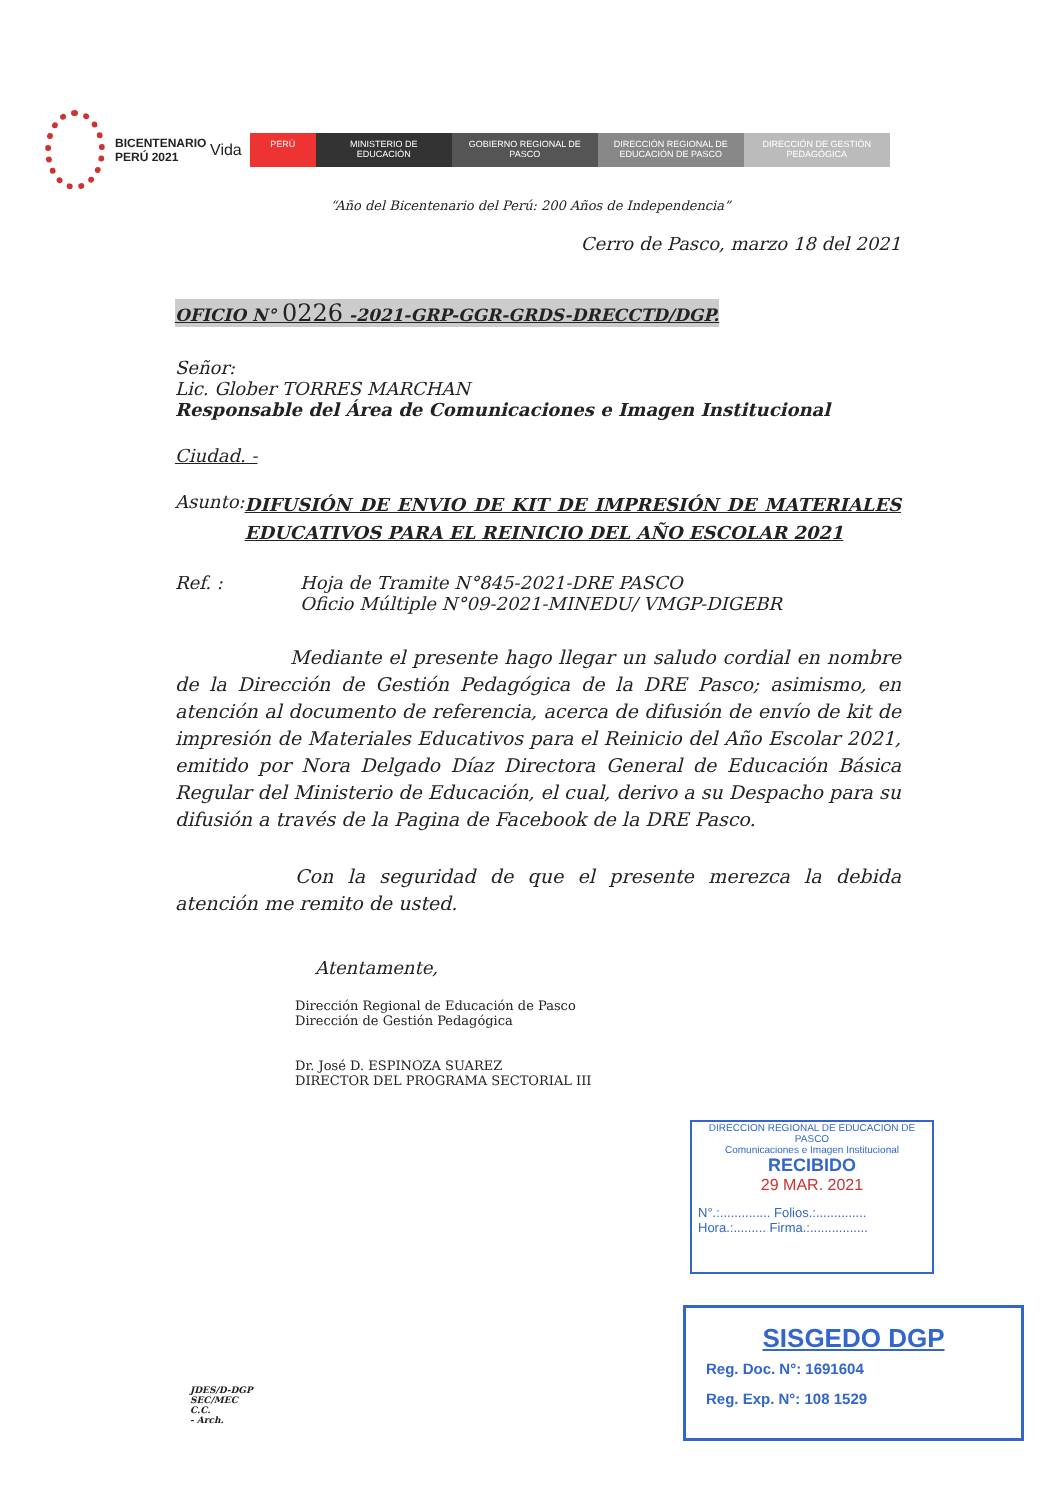BICENTENARIO PERÚ 2021
Vida
PERÚ MINISTERIO DE EDUCACIÓN
GOBIERNO REGIONAL DE PASCO
DIRECCIÓN REGIONAL DE EDUCACIÓN DE PASCO
DIRECCIÓN DE GESTIÓN PEDAGÓGICA
“Año del Bicentenario del Perú: 200 Años de Independencia”
Cerro de Pasco, marzo 18 del 2021
OFICIO N° 0226 -2021-GRP-GGR-GRDS-DRECCTD/DGP.
Señor:
Lic. Glober TORRES MARCHAN
Responsable del Área de Comunicaciones e Imagen Institucional
Ciudad. -
Asunto:
DIFUSIÓN DE ENVIO DE KIT DE IMPRESIÓN DE MATERIALES EDUCATIVOS PARA EL REINICIO DEL AÑO ESCOLAR 2021
Ref. : Hoja de Tramite N°845-2021-DRE PASCO
Oficio Múltiple N°09-2021-MINEDU/ VMGP-DIGEBR
Mediante el presente hago llegar un saludo cordial en nombre de la Dirección de Gestión Pedagógica de la DRE Pasco; asimismo, en atención al documento de referencia, acerca de difusión de envío de kit de impresión de Materiales Educativos para el Reinicio del Año Escolar 2021, emitido por Nora Delgado Díaz Directora General de Educación Básica Regular del Ministerio de Educación, el cual, derivo a su Despacho para su difusión a través de la Pagina de Facebook de la DRE Pasco.
Con la seguridad de que el presente merezca la debida atención me remito de usted.
Atentamente,
Dirección Regional de Educación de Pasco
Dirección de Gestión Pedagógica
Dr. José D. ESPINOZA SUAREZ
DIRECTOR DEL PROGRAMA SECTORIAL III
JDES/D-DGP
SEC/MEC
C.C.
- Arch.
DIRECCION REGIONAL DE EDUCACION DE PASCO
Comunicaciones e Imagen Institucional
RECIBIDO
29 MAR. 2021
N°.:.............. Folios.:..............
Hora.:......... Firma.:................
SISGEDO DGP
Reg. Doc. N°: 1691604
Reg. Exp. N°: 108 1529